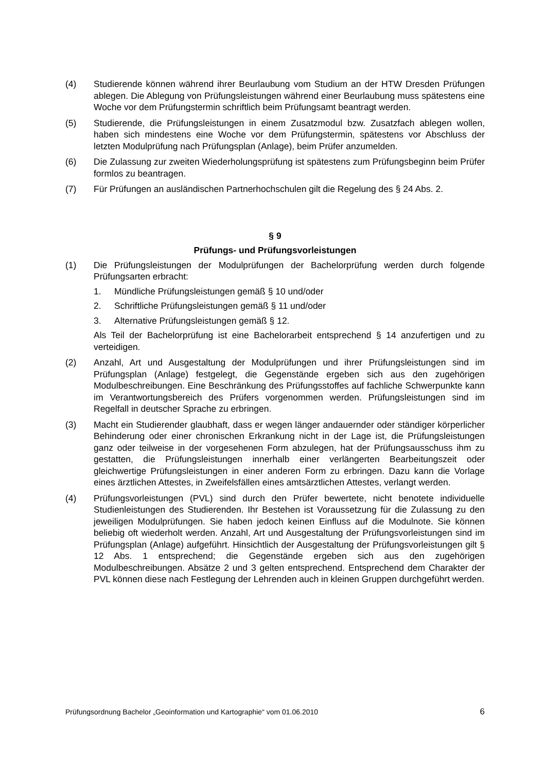(4) Studierende können während ihrer Beurlaubung vom Studium an der HTW Dresden Prüfungen ablegen. Die Ablegung von Prüfungsleistungen während einer Beurlaubung muss spätestens eine Woche vor dem Prüfungstermin schriftlich beim Prüfungsamt beantragt werden.
(5) Studierende, die Prüfungsleistungen in einem Zusatzmodul bzw. Zusatzfach ablegen wollen, haben sich mindestens eine Woche vor dem Prüfungstermin, spätestens vor Abschluss der letzten Modulprüfung nach Prüfungsplan (Anlage), beim Prüfer anzumelden.
(6) Die Zulassung zur zweiten Wiederholungsprüfung ist spätestens zum Prüfungsbeginn beim Prüfer formlos zu beantragen.
(7) Für Prüfungen an ausländischen Partnerhochschulen gilt die Regelung des § 24 Abs. 2.
§ 9
Prüfungs- und Prüfungsvorleistungen
(1) Die Prüfungsleistungen der Modulprüfungen der Bachelorprüfung werden durch folgende Prüfungsarten erbracht:
1. Mündliche Prüfungsleistungen gemäß § 10 und/oder
2. Schriftliche Prüfungsleistungen gemäß § 11 und/oder
3. Alternative Prüfungsleistungen gemäß § 12.
Als Teil der Bachelorprüfung ist eine Bachelorarbeit entsprechend § 14 anzufertigen und zu verteidigen.
(2) Anzahl, Art und Ausgestaltung der Modulprüfungen und ihrer Prüfungsleistungen sind im Prüfungsplan (Anlage) festgelegt, die Gegenstände ergeben sich aus den zugehörigen Modulbeschreibungen. Eine Beschränkung des Prüfungsstoffes auf fachliche Schwerpunkte kann im Verantwortungsbereich des Prüfers vorgenommen werden. Prüfungsleistungen sind im Regelfall in deutscher Sprache zu erbringen.
(3) Macht ein Studierender glaubhaft, dass er wegen länger andauernder oder ständiger körperlicher Behinderung oder einer chronischen Erkrankung nicht in der Lage ist, die Prüfungsleistungen ganz oder teilweise in der vorgesehenen Form abzulegen, hat der Prüfungsausschuss ihm zu gestatten, die Prüfungsleistungen innerhalb einer verlängerten Bearbeitungszeit oder gleichwertige Prüfungsleistungen in einer anderen Form zu erbringen. Dazu kann die Vorlage eines ärztlichen Attestes, in Zweifelsfällen eines amtsärztlichen Attestes, verlangt werden.
(4) Prüfungsvorleistungen (PVL) sind durch den Prüfer bewertete, nicht benotete individuelle Studienleistungen des Studierenden. Ihr Bestehen ist Voraussetzung für die Zulassung zu den jeweiligen Modulprüfungen. Sie haben jedoch keinen Einfluss auf die Modulnote. Sie können beliebig oft wiederholt werden. Anzahl, Art und Ausgestaltung der Prüfungsvorleistungen sind im Prüfungsplan (Anlage) aufgeführt. Hinsichtlich der Ausgestaltung der Prüfungsvorleistungen gilt § 12 Abs. 1 entsprechend; die Gegenstände ergeben sich aus den zugehörigen Modulbeschreibungen. Absätze 2 und 3 gelten entsprechend. Entsprechend dem Charakter der PVL können diese nach Festlegung der Lehrenden auch in kleinen Gruppen durchgeführt werden.
Prüfungsordnung Bachelor „Geoinformation und Kartographie“ vom 01.06.2010 6